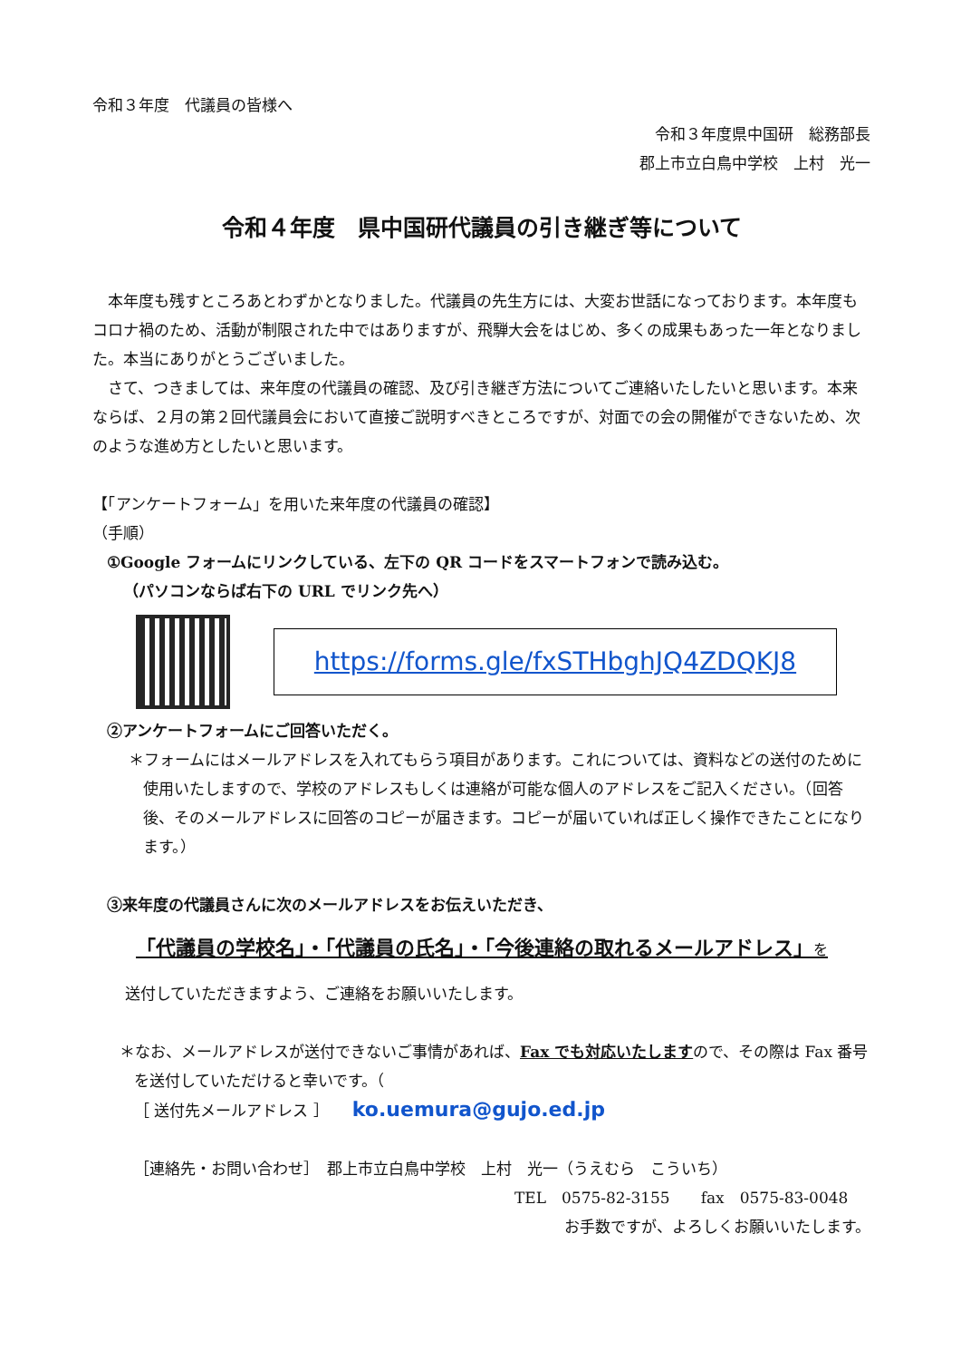令和３年度　代議員の皆様へ
令和３年度県中国研　総務部長
郡上市立白鳥中学校　上村　光一
令和４年度　県中国研代議員の引き継ぎ等について
　本年度も残すところあとわずかとなりました。代議員の先生方には、大変お世話になっております。本年度もコロナ禍のため、活動が制限された中ではありますが、飛騨大会をはじめ、多くの成果もあった一年となりました。本当にありがとうございました。
　さて、つきましては、来年度の代議員の確認、及び引き継ぎ方法についてご連絡いたしたいと思います。本来ならば、２月の第２回代議員会において直接ご説明すべきところですが、対面での会の開催ができないため、次のような進め方としたいと思います。
【「アンケートフォーム」を用いた来年度の代議員の確認】
（手順）
①Google フォームにリンクしている、左下の QR コードをスマートフォンで読み込む。
（パソコンならば右下の URL でリンク先へ）
https://forms.gle/fxSTHbghJQ4ZDQKJ8
②アンケートフォームにご回答いただく。
＊フォームにはメールアドレスを入れてもらう項目があります。これについては、資料などの送付のために使用いたしますので、学校のアドレスもしくは連絡が可能な個人のアドレスをご記入ください。（回答後、そのメールアドレスに回答のコピーが届きます。コピーが届いていれば正しく操作できたことになります。）
③来年度の代議員さんに次のメールアドレスをお伝えいただき、
「代議員の学校名」・「代議員の氏名」・「今後連絡の取れるメールアドレス」を
送付していただきますよう、ご連絡をお願いいたします。
＊なお、メールアドレスが送付できないご事情があれば、Fax でも対応いたしますので、その際は Fax 番号を送付していただけると幸いです。（
［ 送付先メールアドレス ］　　ko.uemura@gujo.ed.jp
［連絡先・お問い合わせ］　郡上市立白鳥中学校　上村　光一（うえむら　こういち）
TEL　0575-82-3155　　fax　0575-83-0048
お手数ですが、よろしくお願いいたします。